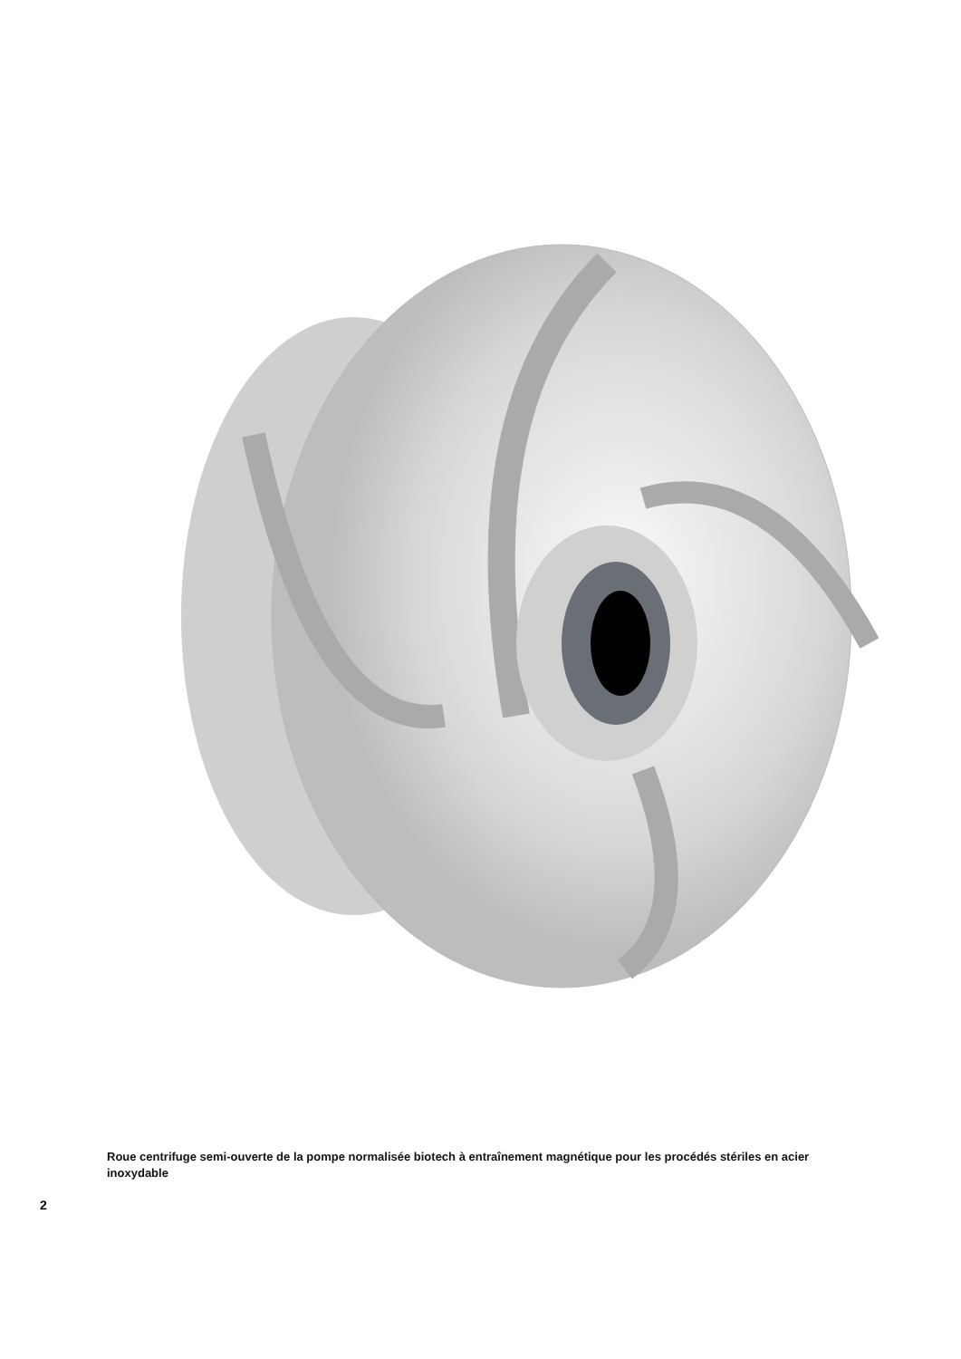Roue centrifuge semi-ouverte de la pompe normalisée biotech à entraînement magnétique pour les procédés stériles en acier inoxydable
2